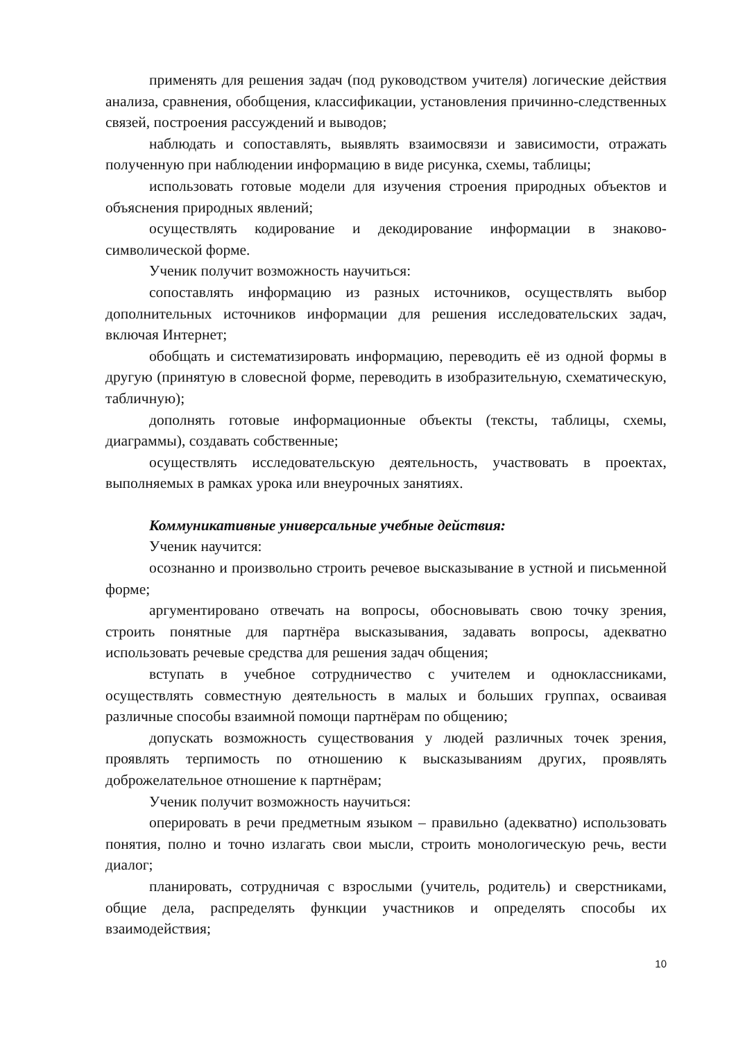применять для решения задач (под руководством учителя) логические действия анализа, сравнения, обобщения, классификации, установления причинно-следственных связей, построения рассуждений и выводов;
наблюдать и сопоставлять, выявлять взаимосвязи и зависимости, отражать полученную при наблюдении информацию в виде рисунка, схемы, таблицы;
использовать готовые модели для изучения строения природных объектов и объяснения природных явлений;
осуществлять кодирование и декодирование информации в знаково-символической форме.
Ученик получит возможность научиться:
сопоставлять информацию из разных источников, осуществлять выбор дополнительных источников информации для решения исследовательских задач, включая Интернет;
обобщать и систематизировать информацию, переводить её из одной формы в другую (принятую в словесной форме, переводить в изобразительную, схематическую, табличную);
дополнять готовые информационные объекты (тексты, таблицы, схемы, диаграммы), создавать собственные;
осуществлять исследовательскую деятельность, участвовать в проектах, выполняемых в рамках урока или внеурочных занятиях.
Коммуникативные универсальные учебные действия:
Ученик научится:
осознанно и произвольно строить речевое высказывание в устной и письменной форме;
аргументировано отвечать на вопросы, обосновывать свою точку зрения, строить понятные для партнёра высказывания, задавать вопросы, адекватно использовать речевые средства для решения задач общения;
вступать в учебное сотрудничество с учителем и одноклассниками, осуществлять совместную деятельность в малых и больших группах, осваивая различные способы взаимной помощи партнёрам по общению;
допускать возможность существования у людей различных точек зрения, проявлять терпимость по отношению к высказываниям других, проявлять доброжелательное отношение к партнёрам;
Ученик получит возможность научиться:
оперировать в речи предметным языком – правильно (адекватно) использовать понятия, полно и точно излагать свои мысли, строить монологическую речь, вести диалог;
планировать, сотрудничая с взрослыми (учитель, родитель) и сверстниками, общие дела, распределять функции участников и определять способы их взаимодействия;
10